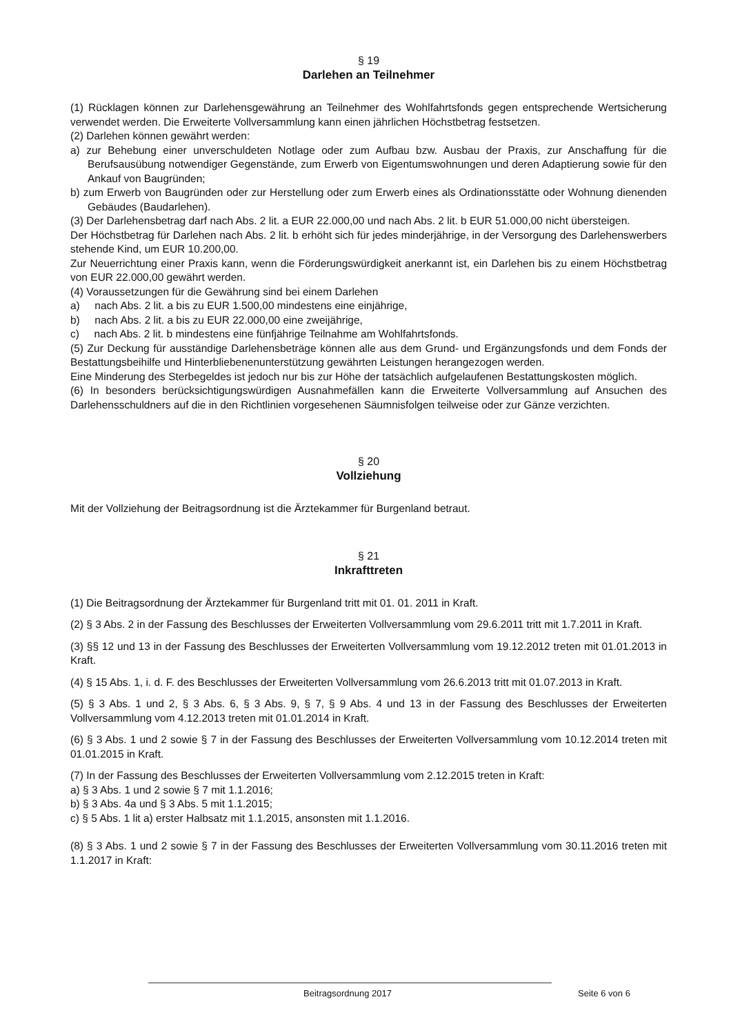§ 19
Darlehen an Teilnehmer
(1) Rücklagen können zur Darlehensgewährung an Teilnehmer des Wohlfahrtsfonds gegen entsprechende Wertsicherung verwendet werden. Die Erweiterte Vollversammlung kann einen jährlichen Höchstbetrag festsetzen.
(2) Darlehen können gewährt werden:
a) zur Behebung einer unverschuldeten Notlage oder zum Aufbau bzw. Ausbau der Praxis, zur Anschaffung für die Berufsausübung notwendiger Gegenstände, zum Erwerb von Eigentumswohnungen und deren Adaptierung sowie für den Ankauf von Baugründen;
b) zum Erwerb von Baugründen oder zur Herstellung oder zum Erwerb eines als Ordinationsstätte oder Wohnung dienenden Gebäudes (Baudarlehen).
(3) Der Darlehensbetrag darf nach Abs. 2 lit. a EUR 22.000,00 und nach Abs. 2 lit. b EUR 51.000,00 nicht übersteigen.
Der Höchstbetrag für Darlehen nach Abs. 2 lit. b erhöht sich für jedes minderjährige, in der Versorgung des Darlehenswerbers stehende Kind, um EUR 10.200,00.
Zur Neuerrichtung einer Praxis kann, wenn die Förderungswürdigkeit anerkannt ist, ein Darlehen bis zu einem Höchstbetrag von EUR 22.000,00 gewährt werden.
(4) Voraussetzungen für die Gewährung sind bei einem Darlehen
a) nach Abs. 2 lit. a bis zu EUR 1.500,00 mindestens eine einjährige,
b) nach Abs. 2 lit. a bis zu EUR 22.000,00 eine zweijährige,
c) nach Abs. 2 lit. b mindestens eine fünfjährige Teilnahme am Wohlfahrtsfonds.
(5) Zur Deckung für ausständige Darlehensbeträge können alle aus dem Grund- und Ergänzungsfonds und dem Fonds der Bestattungsbeihilfe und Hinterbliebenenunterstützung gewährten Leistungen herangezogen werden.
Eine Minderung des Sterbegeldes ist jedoch nur bis zur Höhe der tatsächlich aufgelaufenen Bestattungskosten möglich.
(6) In besonders berücksichtigungswürdigen Ausnahmefällen kann die Erweiterte Vollversammlung auf Ansuchen des Darlehensschuldners auf die in den Richtlinien vorgesehenen Säumnisfolgen teilweise oder zur Gänze verzichten.
§ 20
Vollziehung
Mit der Vollziehung der Beitragsordnung ist die Ärztekammer für Burgenland betraut.
§ 21
Inkrafttreten
(1) Die Beitragsordnung der Ärztekammer für Burgenland tritt mit 01. 01. 2011 in Kraft.
(2) § 3 Abs. 2 in der Fassung des Beschlusses der Erweiterten Vollversammlung vom 29.6.2011 tritt mit 1.7.2011 in Kraft.
(3) §§ 12 und 13 in der Fassung des Beschlusses der Erweiterten Vollversammlung vom 19.12.2012 treten mit 01.01.2013 in Kraft.
(4) § 15 Abs. 1, i. d. F. des Beschlusses der Erweiterten Vollversammlung vom 26.6.2013 tritt mit 01.07.2013 in Kraft.
(5) § 3 Abs. 1 und 2, § 3 Abs. 6, § 3 Abs. 9, § 7, § 9 Abs. 4 und 13 in der Fassung des Beschlusses der Erweiterten Vollversammlung vom 4.12.2013 treten mit 01.01.2014 in Kraft.
(6) § 3 Abs. 1 und 2 sowie § 7 in der Fassung des Beschlusses der Erweiterten Vollversammlung vom 10.12.2014 treten mit 01.01.2015 in Kraft.
(7) In der Fassung des Beschlusses der Erweiterten Vollversammlung vom 2.12.2015 treten in Kraft:
a) § 3 Abs. 1 und 2 sowie § 7 mit 1.1.2016;
b) § 3 Abs. 4a und § 3 Abs. 5 mit 1.1.2015;
c) § 5 Abs. 1 lit a) erster Halbsatz mit 1.1.2015, ansonsten mit 1.1.2016.
(8) § 3 Abs. 1 und 2 sowie § 7 in der Fassung des Beschlusses der Erweiterten Vollversammlung vom 30.11.2016 treten mit 1.1.2017 in Kraft:
Beitragsordnung 2017 Seite 6 von 6